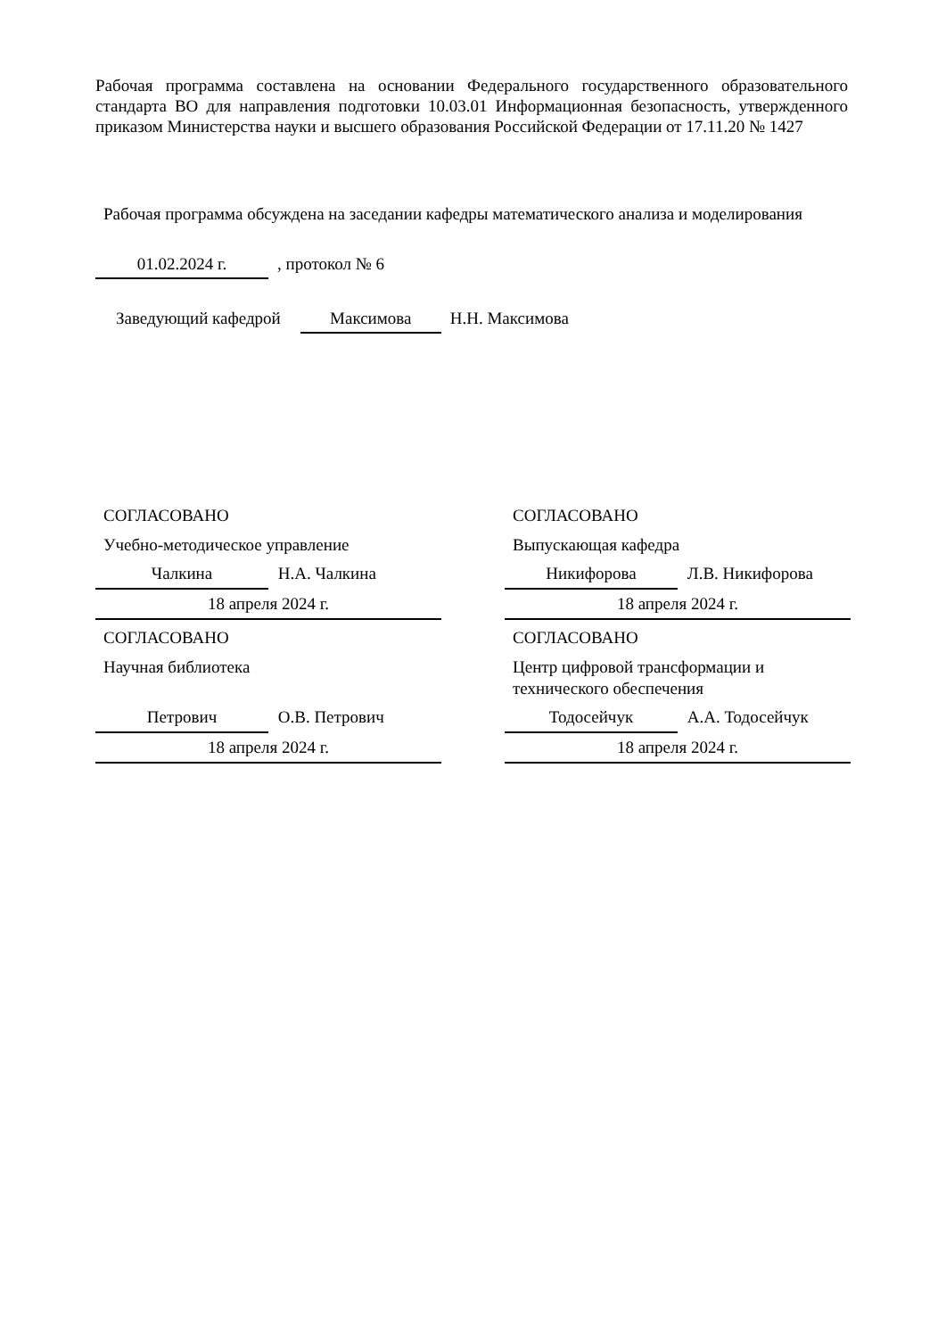Рабочая программа составлена на основании Федерального государственного образовательного стандарта ВО для направления подготовки 10.03.01 Информационная безопасность, утвержденного приказом Министерства науки и высшего образования Российской Федерации от 17.11.20 № 1427
Рабочая программа обсуждена на заседании кафедры математического анализа и моделирования
01.02.2024 г., протокол № 6
Заведующий кафедрой Максимова Н.Н. Максимова
СОГЛАСОВАНО
Учебно-методическое управление
Чалкина Н.А. Чалкина
18 апреля 2024 г.
СОГЛАСОВАНО
Научная библиотека
Петрович О.В. Петрович
18 апреля 2024 г.
СОГЛАСОВАНО
Выпускающая кафедра
Никифорова Л.В. Никифорова
18 апреля 2024 г.
СОГЛАСОВАНО
Центр цифровой трансформации и технического обеспечения
Тодосейчук А.А. Тодосейчук
18 апреля 2024 г.